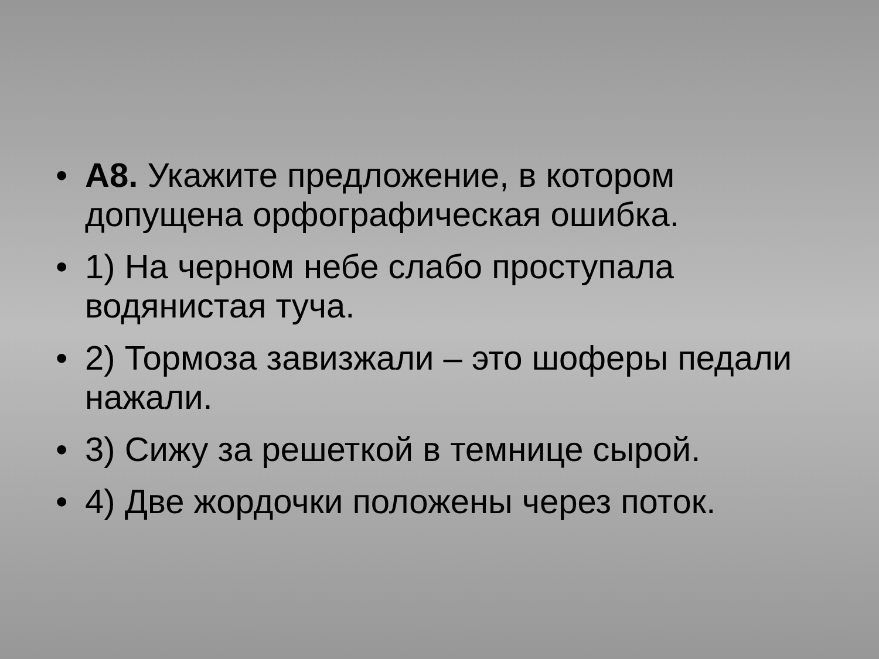• А8. Укажите предложение, в котором допущена орфографическая ошибка.
• 1) На черном небе слабо проступала водянистая туча.
• 2) Тормоза завизжали – это шоферы педали нажали.
• 3) Сижу за решеткой в темнице сырой.
• 4) Две жордочки положены через поток.